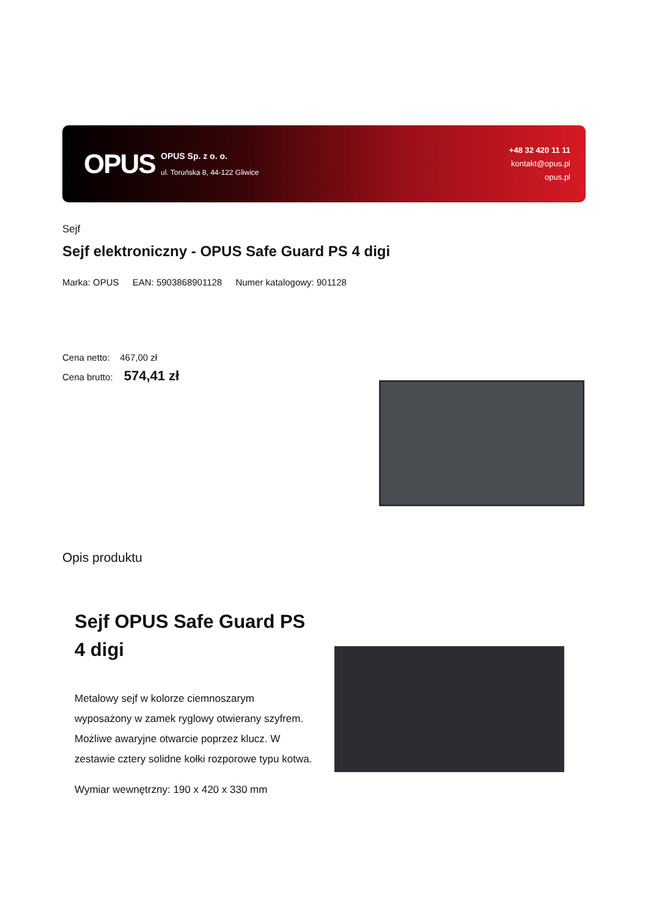OPUS
OPUS Sp. z o. o.
ul. Toruńska 8, 44-122 Gliwice
+48 32 420 11 11
kontakt@opus.pl
opus.pl
Sejf
Sejf elektroniczny - OPUS Safe Guard PS 4 digi
Marka: OPUS EAN: 5903868901128 Numer katalogowy: 901128
Cena netto: 467,00 zł
Cena brutto: 574,41 zł
Opis produktu
Sejf OPUS Safe Guard PS 4 digi
Metalowy sejf w kolorze ciemnoszarym wyposażony w zamek ryglowy otwierany szyfrem. Możliwe awaryjne otwarcie poprzez klucz. W zestawie cztery solidne kołki rozporowe typu kotwa.
Wymiar wewnętrzny: 190 x 420 x 330 mm